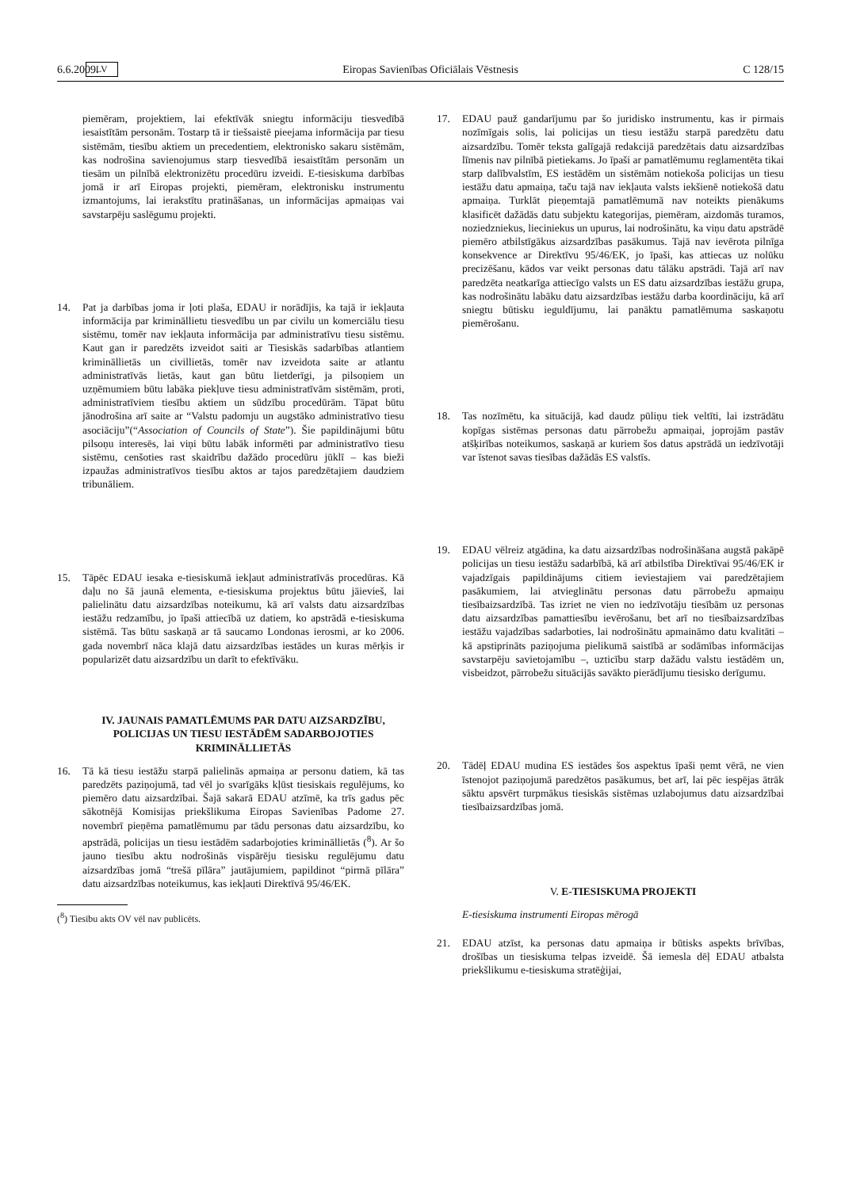6.6.2009. LV Eiropas Savienības Oficiālais Vēstnesis C 128/15
piemēram, projektiem, lai efektīvāk sniegtu informāciju tiesvedībā iesaistītām personām. Tostarp tā ir tiešsaistē pieejama informācija par tiesu sistēmām, tiesību aktiem un precedentiem, elektronisko sakaru sistēmām, kas nodrošina savienojumus starp tiesvedībā iesaistītām personām un tiesām un pilnībā elektronizētu procedūru izveidi. E-tiesiskuma darbības jomā ir arī Eiropas projekti, piemēram, elektronisku instrumentu izmantojums, lai ierakstītu pratināšanas, un informācijas apmaiņas vai savstarpēju saslēgumu projekti.
14. Pat ja darbības joma ir ļoti plaša, EDAU ir norādījis, ka tajā ir iekļauta informācija par krimināllietu tiesvedību un par civilu un komerciālu tiesu sistēmu, tomēr nav iekļauta informācija par administratīvu tiesu sistēmu. Kaut gan ir paredzēts izveidot saiti ar Tiesiskās sadarbības atlantiem krimināllietās un civillietās, tomēr nav izveidota saite ar atlantu administratīvās lietās, kaut gan būtu lietderīgi, ja pilsoņiem un uzņēmumiem būtu labāka piekļuve tiesu administratīvām sistēmām, proti, administratīviem tiesību aktiem un sūdzību procedūrām. Tāpat būtu jānodrošina arī saite ar “Valstu padomju un augstāko administratīvo tiesu asociāciju”(“Association of Councils of State”). Šie papildinājumi būtu pilsoņu interesēs, lai viņi būtu labāk informēti par administratīvo tiesu sistēmu, cenšoties rast skaidrību dažādo procedūru jūklī – kas bieži izpaužas administratīvos tiesību aktos ar tajos paredzētajiem daudziem tribunāliem.
15. Tāpēc EDAU iesaka e-tiesiskumā iekļaut administratīvās procedūras. Kā daļu no šā jaunā elementa, e-tiesiskuma projektus būtu jāievieš, lai palielinātu datu aizsardzības noteikumu, kā arī valsts datu aizsardzības iestāžu redzamību, jo īpaši attiecībā uz datiem, ko apstrādā e-tiesiskuma sistēmā. Tas būtu saskaņā ar tā saucamo Londonas ierosmi, ar ko 2006. gada novembrī nāca klajā datu aizsardzības iestādes un kuras mērķis ir popularizēt datu aizsardzību un darīt to efektīvāku.
IV. JAUNAIS PAMATLĒMUMS PAR DATU AIZSARDZĪBU, POLICIJAS UN TIESU IESTĀDĒM SADARBOJOTIES KRIMINĀLLIETĀS
16. Tā kā tiesu iestāžu starpā palielinās apmaiņa ar personu datiem, kā tas paredzēts paziņojumā, tad vēl jo svarīgāks kļūst tiesiskais regulējums, ko piemēro datu aizsardzībai. Šajā sakarā EDAU atzīmē, ka trīs gadus pēc sākotnējā Komisijas priekšlikuma Eiropas Savienības Padome 27. novembrī pieņēma pamatlēmumu par tādu personas datu aizsardzību, ko apstrādā, policijas un tiesu iestādēm sadarbojoties krimināllietās (<sup>8</sup>). Ar šo jauno tiesību aktu nodrošinās vispārēju tiesisku regulējumu datu aizsardzības jomā “trešā pīlāra” jautājumiem, papildinot “pirmā pīlāra” datu aizsardzības noteikumus, kas iekļauti Direktīvā 95/46/EK.
(<sup>8</sup>) Tiesību akts OV vēl nav publicēts.
17. EDAU pauž gandarījumu par šo juridisko instrumentu, kas ir pirmais nozīmīgais solis, lai policijas un tiesu iestāžu starpā paredzētu datu aizsardzību. Tomēr teksta galīgajā redakcijā paredzētais datu aizsardzības līmenis nav pilnībā pietiekams. Jo īpaši ar pamatlēmumu reglamentēta tikai starp dalībvalstīm, ES iestādēm un sistēmām notiekoša policijas un tiesu iestāžu datu apmaiņa, taču tajā nav iekļauta valsts iekšienē notiekošā datu apmaiņa. Turklāt pieņemtajā pamatlēmumā nav noteikts pienākums klasificēt dažādās datu subjektu kategorijas, piemēram, aizdomās turamos, noziedzniekus, lieciniekus un upurus, lai nodrošinātu, ka viņu datu apstrādē piemēro atbilstīgākus aizsardzības pasākumus. Tajā nav ievērota pilnīga konsekvence ar Direktīvu 95/46/EK, jo īpaši, kas attiecas uz nolūku precizēšanu, kādos var veikt personas datu tālāku apstrādi. Tajā arī nav paredzēta neatkarīga attiecīgo valsts un ES datu aizsardzības iestāžu grupa, kas nodrošinātu labāku datu aizsardzības iestāžu darba koordināciju, kā arī sniegtu būtisku ieguldījumu, lai panāktu pamatlēmuma saskaņotu piemērošanu.
18. Tas nozīmētu, ka situācijā, kad daudz pūliņu tiek veltīti, lai izstrādātu kopīgas sistēmas personas datu pārrobežu apmaiņai, joprojām pastāv atšķirības noteikumos, saskaņā ar kuriem šos datus apstrādā un iedzīvotāji var īstenot savas tiesības dažādās ES valstīs.
19. EDAU vēlreiz atgādina, ka datu aizsardzības nodrošināšana augstā pakāpē policijas un tiesu iestāžu sadarbībā, kā arī atbilstība Direktīvai 95/46/EK ir vajadzīgais papildinājums citiem ieviestajiem vai paredzētajiem pasākumiem, lai atvieglinātu personas datu pārrobežu apmaiņu tiesībaizsardzībā. Tas izriet ne vien no iedzīvotāju tiesībām uz personas datu aizsardzības pamattiesību ievērošanu, bet arī no tiesībaizsardzības iestāžu vajadzības sadarboties, lai nodrošinātu apmaināmo datu kvalitāti – kā apstiprināts paziņojuma pielikumā saistībā ar sodāmības informācijas savstarpēju savietojamību –, uzticību starp dažādu valstu iestādēm un, visbeidzot, pārrobežu situācijās savākto pierādījumu tiesisko derīgumu.
20. Tādēļ EDAU mudina ES iestādes šos aspektus īpaši ņemt vērā, ne vien īstenojot paziņojumā paredzētos pasākumus, bet arī, lai pēc iespējas ātrāk sāktu apsvērt turpmākus tiesiskās sistēmas uzlabojumus datu aizsardzībai tiesībaizsardzības jomā.
V. E-TIESISKUMA PROJEKTI
E-tiesiskuma instrumenti Eiropas mērogā
21. EDAU atzīst, ka personas datu apmaiņa ir būtisks aspekts brīvības, drošības un tiesiskuma telpas izveidē. Šā iemesla dēļ EDAU atbalsta priekšlikumu e-tiesiskuma stratēģijai,